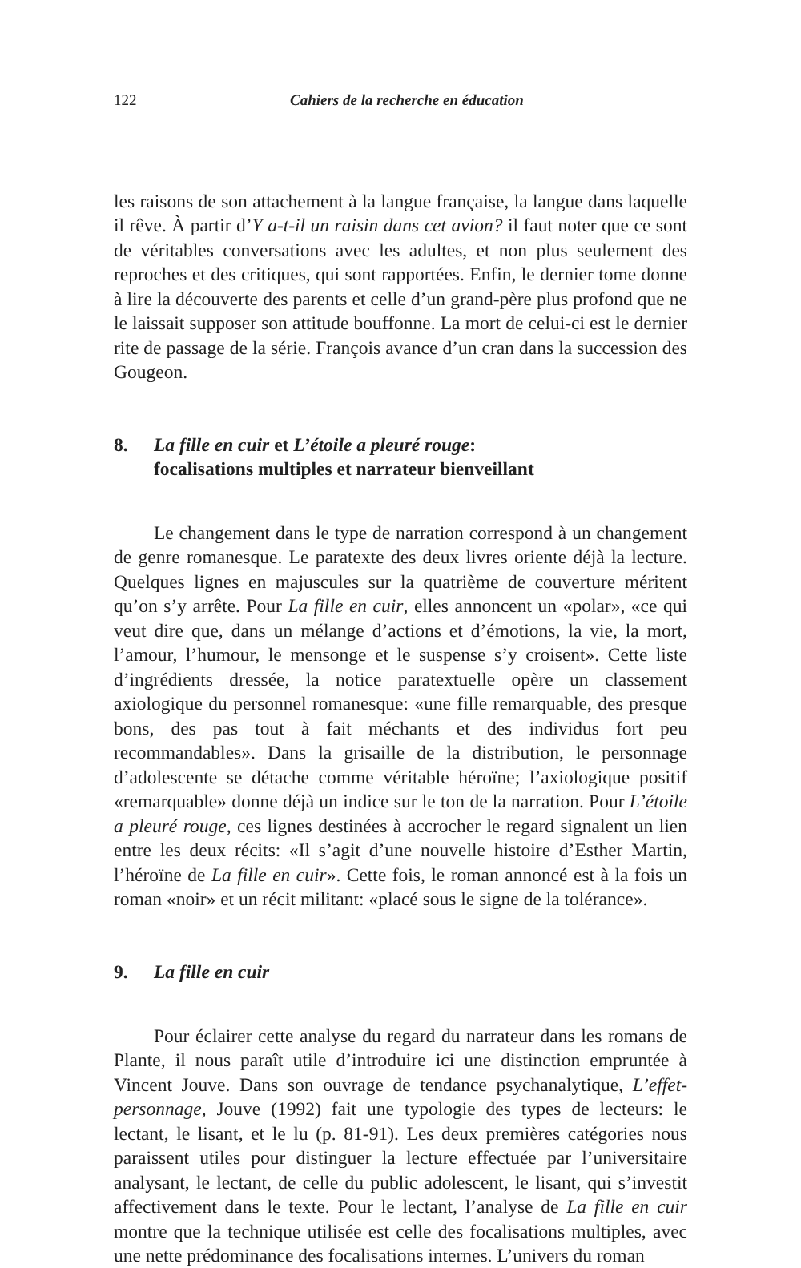122 Cahiers de la recherche en éducation
les raisons de son attachement à la langue française, la langue dans laquelle il rêve. À partir d’Y a-t-il un raisin dans cet avion? il faut noter que ce sont de véritables conversations avec les adultes, et non plus seulement des reproches et des critiques, qui sont rapportées. Enfin, le dernier tome donne à lire la découverte des parents et celle d’un grand-père plus profond que ne le laissait supposer son attitude bouffonne. La mort de celui-ci est le dernier rite de passage de la série. François avance d’un cran dans la succession des Gougeon.
8. La fille en cuir et L’étoile a pleuré rouge:
focalisations multiples et narrateur bienveillant
Le changement dans le type de narration correspond à un changement de genre romanesque. Le paratexte des deux livres oriente déjà la lecture. Quelques lignes en majuscules sur la quatrième de couverture méritent qu’on s’y arrête. Pour La fille en cuir, elles annoncent un «polar», «ce qui veut dire que, dans un mélange d’actions et d’émotions, la vie, la mort, l’amour, l’humour, le mensonge et le suspense s’y croisent». Cette liste d’ingrédients dressée, la notice paratextuelle opère un classement axiologique du personnel romanesque: «une fille remarquable, des presque bons, des pas tout à fait méchants et des individus fort peu recommandables». Dans la grisaille de la distribution, le personnage d’adolescente se détache comme véritable héroïne; l’axiologique positif «remarquable» donne déjà un indice sur le ton de la narration. Pour L’étoile a pleuré rouge, ces lignes destinées à accrocher le regard signalent un lien entre les deux récits: «Il s’agit d’une nouvelle histoire d’Esther Martin, l’héroïne de La fille en cuir». Cette fois, le roman annoncé est à la fois un roman «noir» et un récit militant: «placé sous le signe de la tolérance».
9. La fille en cuir
Pour éclairer cette analyse du regard du narrateur dans les romans de Plante, il nous paraît utile d’introduire ici une distinction empruntée à Vincent Jouve. Dans son ouvrage de tendance psychanalytique, L’effet-personnage, Jouve (1992) fait une typologie des types de lecteurs: le lectant, le lisant, et le lu (p. 81-91). Les deux premières catégories nous paraissent utiles pour distinguer la lecture effectuée par l’universitaire analysant, le lectant, de celle du public adolescent, le lisant, qui s’investit affectivement dans le texte. Pour le lectant, l’analyse de La fille en cuir montre que la technique utilisée est celle des focalisations multiples, avec une nette prédominance des focalisations internes. L’univers du roman